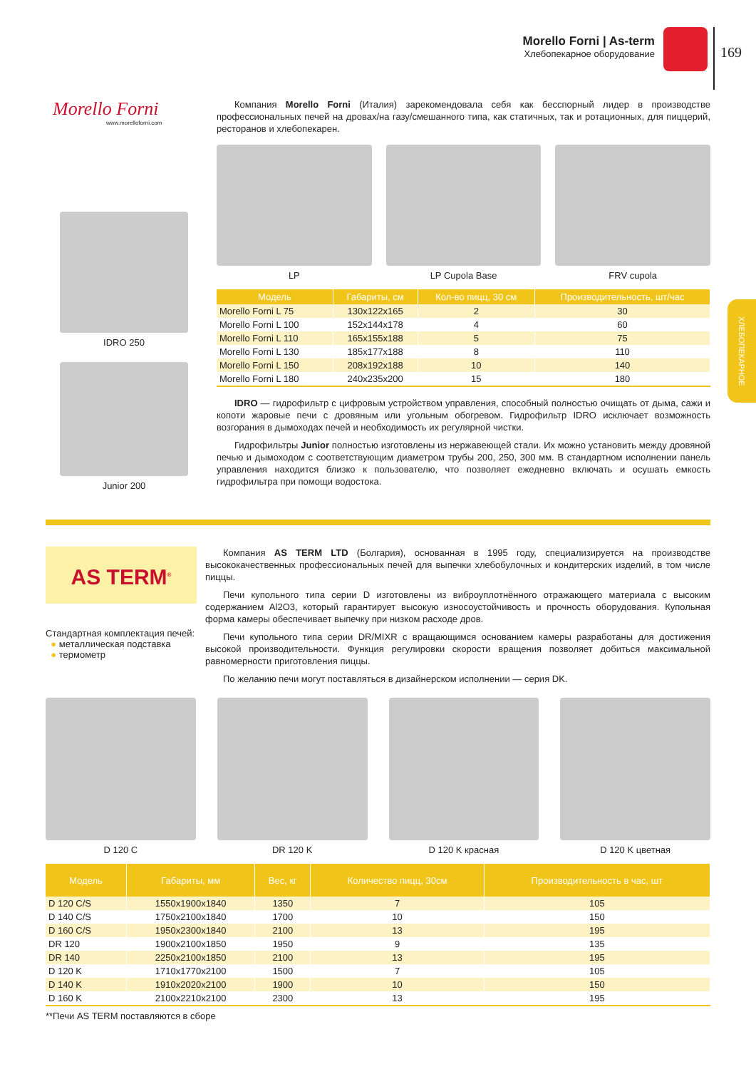Morello Forni | As-term
Хлебопекарное оборудование
169
ХЛЕБОПЕКАРНОЕ
Morello Forni
www.morelloforni.com
IDRO 250
Junior 200
Компания Morello Forni (Италия) зарекомендовала себя как бесспорный лидер в производстве профессиональных печей на дровах/на газу/смешанного типа, как статичных, так и ротационных, для пиццерий, ресторанов и хлебопекарен.
LP LP Cupola Base FRV cupola
| Модель | Габариты, см | Кол-во пицц, 30 см | Производительность, шт/час |
| --- | --- | --- | --- |
| Morello Forni L 75 | 130x122x165 | 2 | 30 |
| Morello Forni L 100 | 152x144x178 | 4 | 60 |
| Morello Forni L 110 | 165x155x188 | 5 | 75 |
| Morello Forni L 130 | 185x177x188 | 8 | 110 |
| Morello Forni L 150 | 208x192x188 | 10 | 140 |
| Morello Forni L 180 | 240x235x200 | 15 | 180 |
IDRO — гидрофильтр с цифровым устройством управления, способный полностью очищать от дыма, сажи и копоти жаровые печи с дровяным или угольным обогревом. Гидрофильтр IDRO исключает возможность возгорания в дымоходах печей и необходимость их регулярной чистки.
Гидрофильтры Junior полностью изготовлены из нержавеющей стали. Их можно установить между дровяной печью и дымоходом с соответствующим диаметром трубы 200, 250, 300 мм. В стандартном исполнении панель управления находится близко к пользователю, что позволяет ежедневно включать и осушать емкость гидрофильтра при помощи водостока.
AS TERM<sup>®</sup>
Стандартная комплектация печей:
● металлическая подставка
● термометр
Компания AS TERM LTD (Болгария), основанная в 1995 году, специализируется на производстве высококачественных профессиональных печей для выпечки хлебобулочных и кондитерских изделий, в том числе пиццы.
Печи купольного типа серии D изготовлены из виброуплотнённого отражающего материала с высоким содержанием Al2O3, который гарантирует высокую износоустойчивость и прочность оборудования. Купольная форма камеры обеспечивает выпечку при низком расходе дров.
Печи купольного типа серии DR/MIXR с вращающимся основанием камеры разработаны для достижения высокой производительности. Функция регулировки скорости вращения позволяет добиться максимальной равномерности приготовления пиццы.
По желанию печи могут поставляться в дизайнерском исполнении — серия DK.
D 120 C DR 120 K D 120 K красная D 120 K цветная
| Модель | Габариты, мм | Вес, кг | Количество пицц, 30см | Производительность в час, шт |
| --- | --- | --- | --- | --- |
| D 120 C/S | 1550x1900x1840 | 1350 | 7 | 105 |
| D 140 C/S | 1750x2100x1840 | 1700 | 10 | 150 |
| D 160 C/S | 1950x2300x1840 | 2100 | 13 | 195 |
| DR 120 | 1900x2100x1850 | 1950 | 9 | 135 |
| DR 140 | 2250x2100x1850 | 2100 | 13 | 195 |
| D 120 K | 1710x1770x2100 | 1500 | 7 | 105 |
| D 140 K | 1910x2020x2100 | 1900 | 10 | 150 |
| D 160 K | 2100x2210x2100 | 2300 | 13 | 195 |
**Печи AS TERM поставляются в сборе